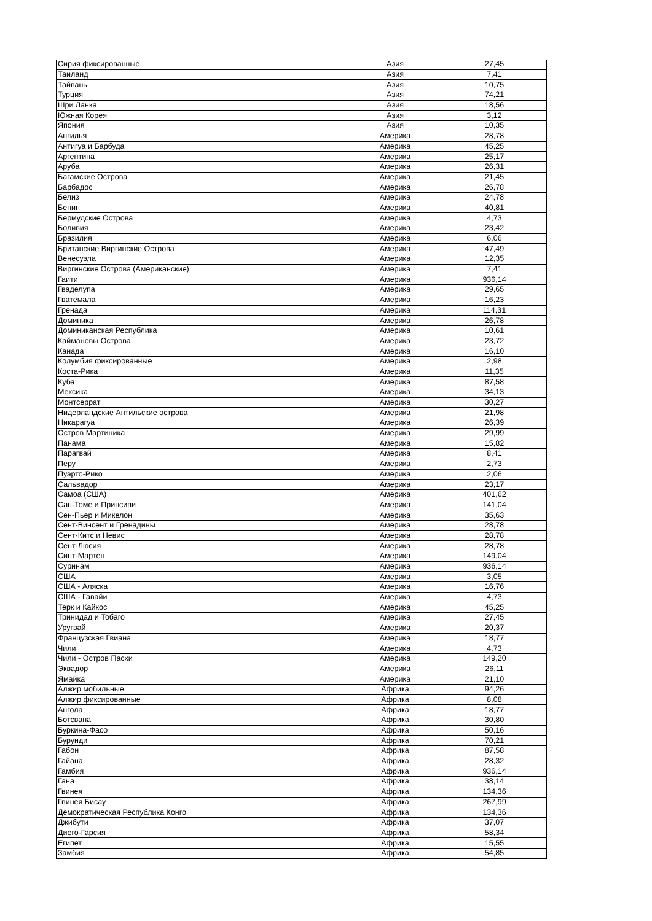| Сирия фиксированные | Азия | 27,45 |
| Таиланд | Азия | 7,41 |
| Тайвань | Азия | 10,75 |
| Турция | Азия | 74,21 |
| Шри Ланка | Азия | 18,56 |
| Южная Корея | Азия | 3,12 |
| Япония | Азия | 10,35 |
| Ангилья | Америка | 28,78 |
| Антигуа и Барбуда | Америка | 45,25 |
| Аргентина | Америка | 25,17 |
| Аруба | Америка | 26,31 |
| Багамские Острова | Америка | 21,45 |
| Барбадос | Америка | 26,78 |
| Белиз | Америка | 24,78 |
| Бенин | Америка | 40,81 |
| Бермудские Острова | Америка | 4,73 |
| Боливия | Америка | 23,42 |
| Бразилия | Америка | 6,06 |
| Британские Виргинские Острова | Америка | 47,49 |
| Венесуэла | Америка | 12,35 |
| Виргинские Острова (Американские) | Америка | 7,41 |
| Гаити | Америка | 936,14 |
| Гваделупа | Америка | 29,65 |
| Гватемала | Америка | 16,23 |
| Гренада | Америка | 114,31 |
| Доминика | Америка | 26,78 |
| Доминиканская Республика | Америка | 10,61 |
| Каймановы Острова | Америка | 23,72 |
| Канада | Америка | 16,10 |
| Колумбия фиксированные | Америка | 2,98 |
| Коста-Рика | Америка | 11,35 |
| Куба | Америка | 87,58 |
| Мексика | Америка | 34,13 |
| Монтсеррат | Америка | 30,27 |
| Нидерландские Антильские острова | Америка | 21,98 |
| Никарагуа | Америка | 26,39 |
| Остров Мартиника | Америка | 29,99 |
| Панама | Америка | 15,82 |
| Парагвай | Америка | 8,41 |
| Перу | Америка | 2,73 |
| Пуэрто-Рико | Америка | 2,06 |
| Сальвадор | Америка | 23,17 |
| Самоа (США) | Америка | 401,62 |
| Сан-Томе и Принсипи | Америка | 141,04 |
| Сен-Пьер и Микелон | Америка | 35,63 |
| Сент-Винсент и Гренадины | Америка | 28,78 |
| Сент-Китс и Невис | Америка | 28,78 |
| Сент-Люсия | Америка | 28,78 |
| Синт-Мартен | Америка | 149,04 |
| Суринам | Америка | 936,14 |
| США | Америка | 3,05 |
| США - Аляска | Америка | 16,76 |
| США - Гавайи | Америка | 4,73 |
| Терк и Кайкос | Америка | 45,25 |
| Тринидад и Тобаго | Америка | 27,45 |
| Уругвай | Америка | 20,37 |
| Французская Гвиана | Америка | 18,77 |
| Чили | Америка | 4,73 |
| Чили - Остров Пасхи | Америка | 149,20 |
| Эквадор | Америка | 26,11 |
| Ямайка | Америка | 21,10 |
| Алжир мобильные | Африка | 94,26 |
| Алжир фиксированные | Африка | 8,08 |
| Ангола | Африка | 18,77 |
| Ботсвана | Африка | 30,80 |
| Буркина-Фасо | Африка | 50,16 |
| Бурунди | Африка | 70,21 |
| Габон | Африка | 87,58 |
| Гайана | Африка | 28,32 |
| Гамбия | Африка | 936,14 |
| Гана | Африка | 38,14 |
| Гвинея | Африка | 134,36 |
| Гвинея Бисау | Африка | 267,99 |
| Демократическая Республика Конго | Африка | 134,36 |
| Джибути | Африка | 37,07 |
| Диего-Гарсия | Африка | 58,34 |
| Египет | Африка | 15,55 |
| Замбия | Африка | 54,85 |